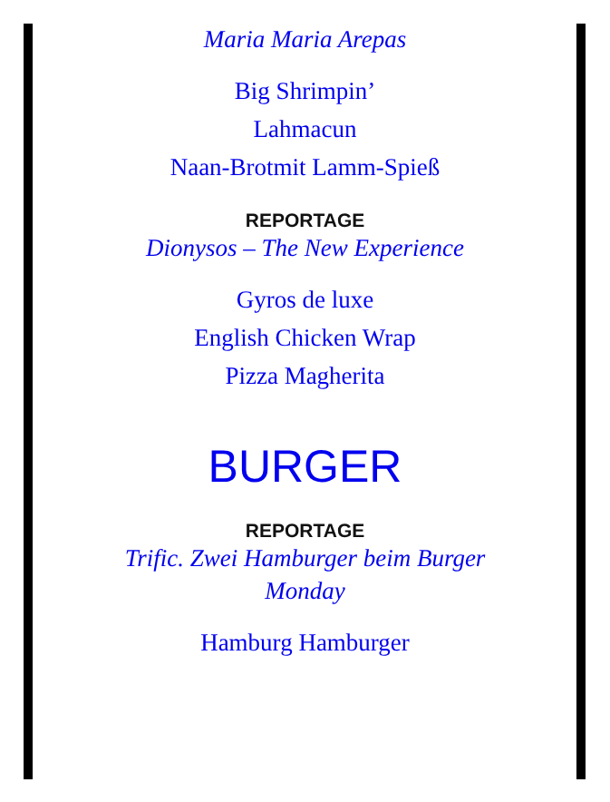Maria Maria Arepas
Big Shrimpin’
Lahmacun
Naan-Brotmit Lamm-Spieß
REPORTAGE
Dionysos – The New Experience
Gyros de luxe
English Chicken Wrap
Pizza Magherita
BURGER
REPORTAGE
Trific. Zwei Hamburger beim Burger Monday
Hamburg Hamburger